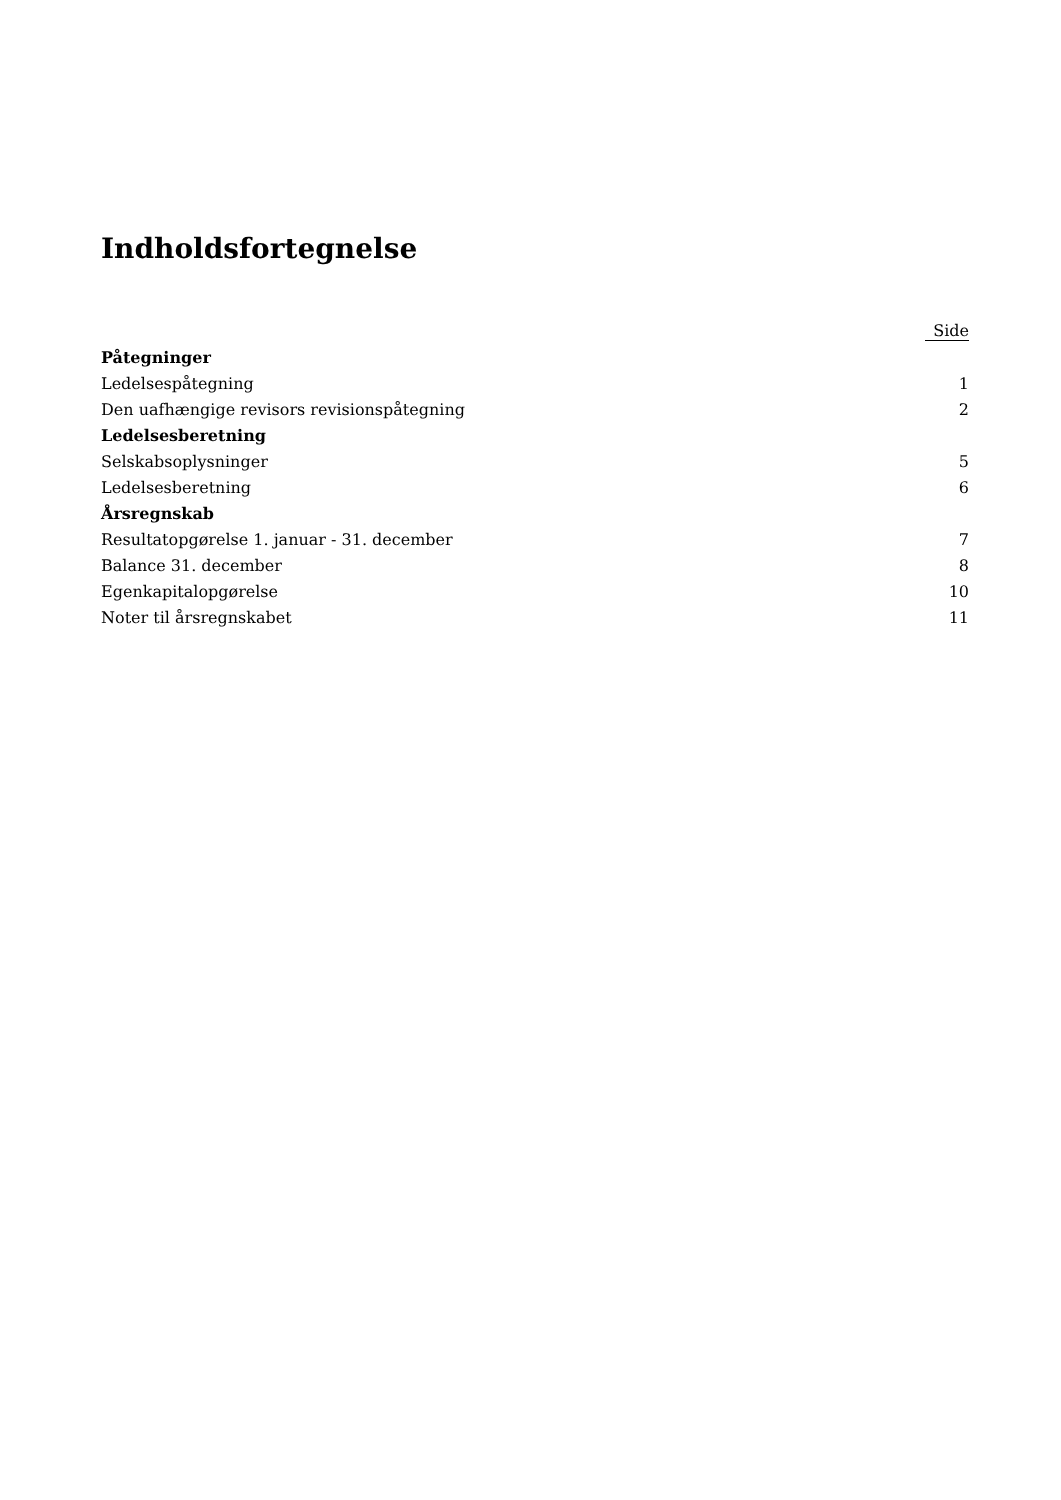Indholdsfortegnelse
| | Side |
| --- | --- |
| Påtegninger | |
| Ledelsespåtegning | 1 |
| Den uafhængige revisors revisionspåtegning | 2 |
| Ledelsesberetning | |
| Selskabsoplysninger | 5 |
| Ledelsesberetning | 6 |
| Årsregnskab | |
| Resultatopgørelse 1. januar - 31. december | 7 |
| Balance 31. december | 8 |
| Egenkapitalopgørelse | 10 |
| Noter til årsregnskabet | 11 |